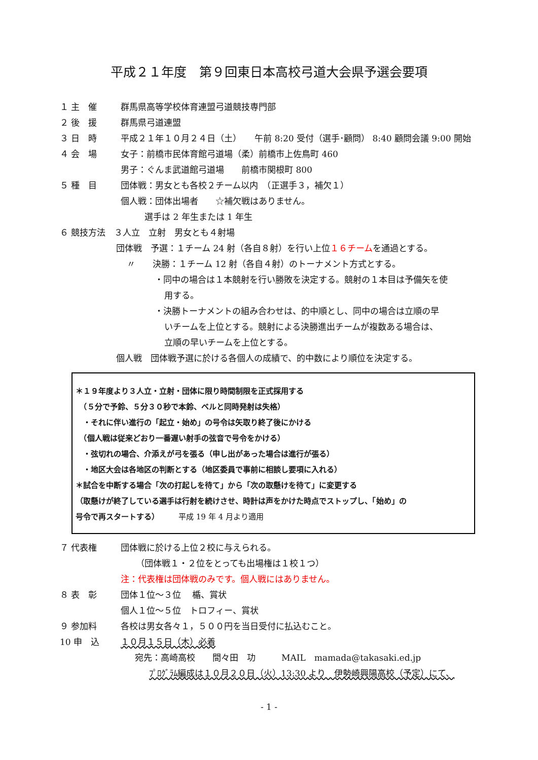平成２１年度　第９回東日本高校弓道大会県予選会要項
１ 主　催 群馬県高等学校体育連盟弓道競技専門部
２ 後　援 群馬県弓道連盟
３ 日　時 平成２１年１０月２４日（土）　　午前 8:20 受付（選手･顧問） 8:40 顧問会議 9:00 開始
４ 会　場 女子：前橋市民体育館弓道場（柔）前橋市上佐鳥町 460
男子：ぐんま武道館弓道場　　前橋市関根町 800
５ 種　目 団体戦：男女とも各校２チーム以内　（正選手３，補欠１）
個人戦：団体出場者　　☆補欠戦はありません。
選手は 2 年生または 1 年生
６ 競技方法　３人立　立射　男女とも４射場
団体戦　予選：１チーム 24 射（各自８射）を行い上位１６チームを通過とする。
〃　　決勝：１チーム 12 射（各自４射）のトーナメント方式とする。
・同中の場合は１本競射を行い勝敗を決定する。競射の１本目は予備矢を使
用する。
・決勝トーナメントの組み合わせは、的中順とし、同中の場合は立順の早
いチームを上位とする。競射による決勝進出チームが複数ある場合は、
立順の早いチームを上位とする。
個人戦　団体戦予選に於ける各個人の成績で、的中数により順位を決定する。
＊１９年度より３人立・立射・団体に限り時間制限を正式採用する
　（５分で予鈴、５分３０秒で本鈴、ベルと同時発射は失格）
　・それに伴い進行の「起立・始め」の号令は矢取り終了後にかける
　（個人戦は従来どおり一番遅い射手の弦音で号令をかける）
　・弦切れの場合、介添えが弓を張る（申し出があった場合は進行が張る）
　・地区大会は各地区の判断とする（地区委員で事前に相談し要項に入れる）
＊試合を中断する場合「次の打起しを待て」から「次の取懸けを待て」に変更する
（取懸けが終了している選手は行射を続けさせ、時計は声をかけた時点でストップし、「始め」の
号令で再スタートする）　　　平成 19 年 4 月より適用
７ 代表権 団体戦に於ける上位２校に与えられる。
（団体戦１・２位をとっても出場権は１校１つ）
注：代表権は団体戦のみです。個人戦にはありません。
８ 表　彰 団体１位～３位　 楯、賞状
個人１位～５位　トロフィー、賞状
９ 参加料 各校は男女各々１，５００円を当日受付に払込むこと。
10 申　込 １０月１５日（木）必着
宛先：高崎高校　　間々田　功　　　MAIL　mamada@takasaki.ed.jp
ﾌﾟﾛｸﾞﾗﾑ編成は１０月２０日（火）13:30 より　伊勢崎興陽高校（予定）にて、
- 1 -